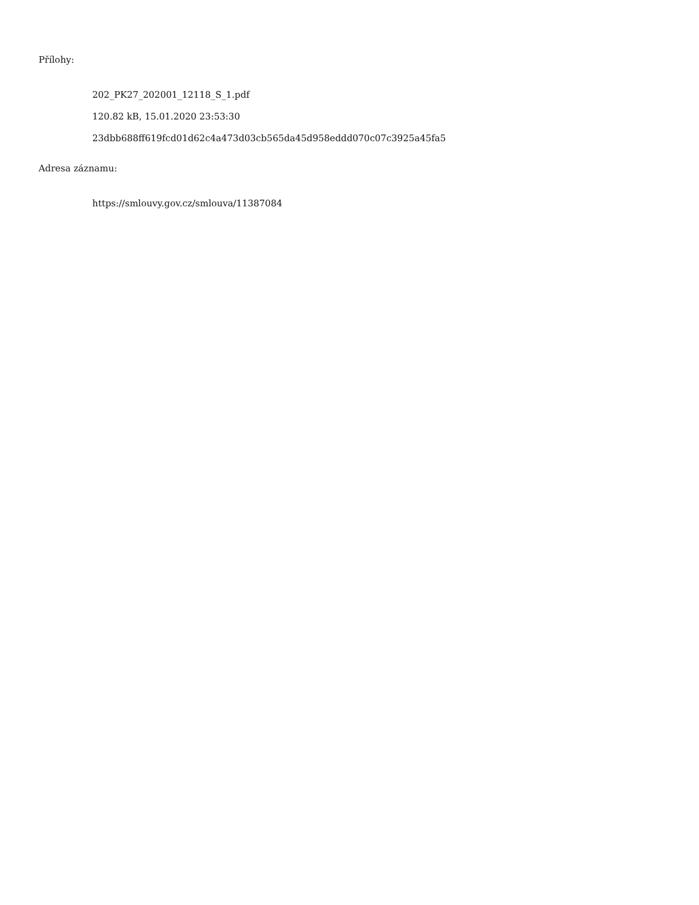Přílohy:
202_PK27_202001_12118_S_1.pdf
120.82 kB, 15.01.2020 23:53:30
23dbb688ff619fcd01d62c4a473d03cb565da45d958eddd070c07c3925a45fa5
Adresa záznamu:
https://smlouvy.gov.cz/smlouva/11387084